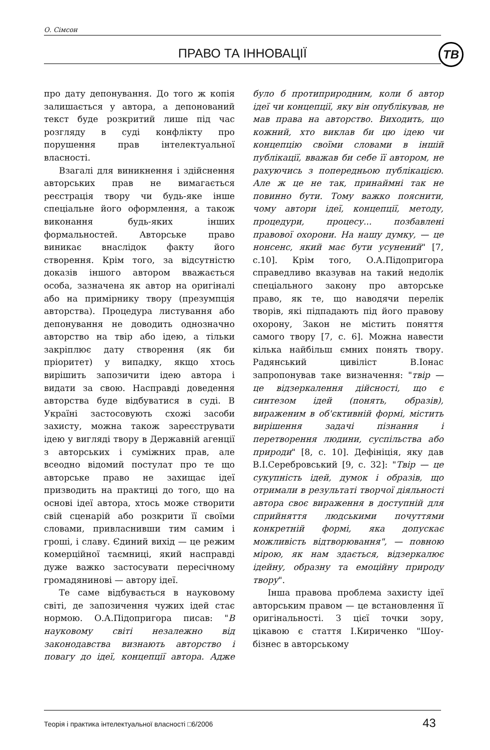О. Сімсон
ПРАВО ТА ІННОВАЦІЇ ТВ
про дату депонування. До того ж копія залишається у автора, а депонований текст буде розкритий лише під час розгляду в суді конфлікту про порушення прав інтелектуальної власності.
Взагалі для виникнення і здійснення авторських прав не вимагається реєстрація твору чи будь-яке інше спеціальне його оформлення, а також виконання будь-яких інших формальностей. Авторське право виникає внаслідок факту його створення. Крім того, за відсутністю доказів іншого автором вважається особа, зазначена як автор на оригіналі або на примірнику твору (презумпція авторства). Процедура листування або депонування не доводить однозначно авторство на твір або ідею, а тільки закріплює дату створення (як би пріоритет) у випадку, якщо хтось вирішить запозичити ідею автора і видати за свою. Насправді доведення авторства буде відбуватися в суді. В Україні застосовують схожі засоби захисту, можна також зареєструвати ідею у вигляді твору в Державній агенції з авторських і суміжних прав, але всеодно відомий постулат про те що авторське право не захищає ідеї призводить на практиці до того, що на основі ідеї автора, хтось може створити свій сценарій або розкрити її своїми словами, привласнивши тим самим і гроші, і славу. Єдиний вихід — це режим комерційної таємниці, який насправді дуже важко застосувати пересічному громадянинові — автору ідеї.
Те саме відбувається в науковому світі, де запозичення чужих ідей стає нормою. О.А.Підопригора писав: "В науковому світі незалежно від законодавства визнають авторство і повагу до ідеї, концепції автора. Адже було б протиприродним, коли б автор ідеї чи концепції, яку він опублікував, не мав права на авторство. Виходить, що кожний, хто виклав би цю ідею чи концепцію своїми словами в іншій публікації, вважав би себе її автором, не рахуючись з попередньою публікацією. Але ж це не так, принаймні так не повинно бути. Тому важко пояснити, чому автори ідеї, концепції, методу, процедури, процесу... позбавлені правової охорони. На нашу думку, — це нонсенс, який має бути усунений" [7, с.10]. Крім того, О.А.Підопригора справедливо вказував на такий недолік спеціального закону про авторське право, як те, що наводячи перелік творів, які підпадають під його правову охорону, Закон не містить поняття самого твору [7, с. 6]. Можна навести кілька найбільш ємних понять твору. Радянський цивіліст В.Іонас запропонував таке визначення: "твір — це відзеркалення дійсності, що є синтезом ідей (понять, образів), вираженим в об'єктивній формі, містить вирішення задачі пізнання і перетворення людини, суспільства або природи" [8, с. 10]. Дефініція, яку дав В.І.Серебровський [9, с. 32]: "Твір — це сукупність ідей, думок і образів, що отримали в результаті творчої діяльності автора своє вираження в доступній для сприйняття людськими почуттями конкретній формі, яка допускає можливість відтворювання", — повною мірою, як нам здається, відзеркалює ідейну, образну та емоційну природу твору".
Інша правова проблема захисту ідеї авторським правом — це встановлення її оригінальності. З цієї точки зору, цікавою є стаття І.Кириченко "Шоу-бізнес в авторському
Теорія і практика інтелектуальної власності □6/2006
43